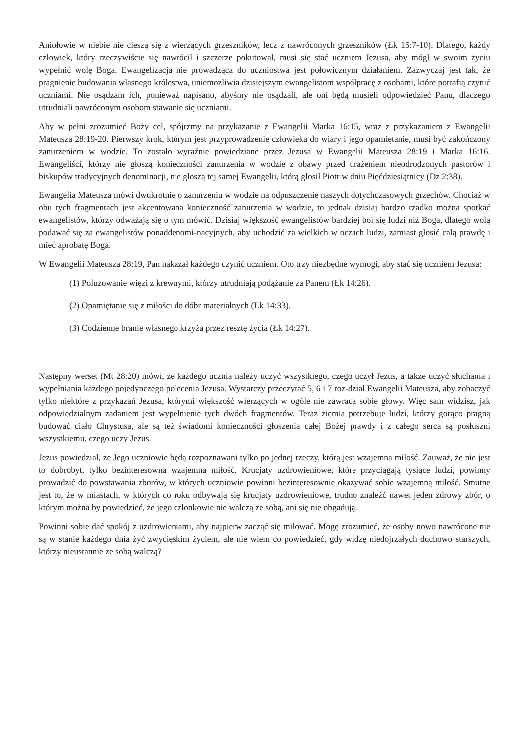Aniołowie w niebie nie cieszą się z wierzących grzeszników, lecz z nawróconych grzeszników (Łk 15:7-10). Dlatego, każdy człowiek, który rzeczywiście się nawrócił i szczerze pokutował, musi się stać uczniem Jezusa, aby mógł w swoim życiu wypełnić wolę Boga. Ewangelizacja nie prowadząca do uczniostwa jest połowicznym działaniem. Zazwyczaj jest tak, że pragnienie budowania własnego królestwa, uniemożliwia dzisiejszym ewangelistom współpracę z osobami, które potrafią czynić uczniami. Nie osądzam ich, ponieważ napisano, abyśmy nie osądzali, ale oni będą musieli odpowiedzieć Panu, dlaczego utrudniali nawróconym osobom stawanie się uczniami.
Aby w pełni zrozumieć Boży cel, spójrzmy na przykazanie z Ewangelii Marka 16:15, wraz z przykazaniem z Ewangelii Mateusza 28:19-20. Pierwszy krok, którym jest przyprowadzenie człowieka do wiary i jego opamiętanie, musi być zakończony zanurzeniem w wodzie. To zostało wyraźnie powiedziane przez Jezusa w Ewangelii Mateusza 28:19 i Marka 16:16. Ewangeliści, którzy nie głoszą konieczności zanurzenia w wodzie z obawy przed urażeniem nieodrodzonych pastorów i biskupów tradycyjnych denominacji, nie głoszą tej samej Ewangelii, którą głosił Piotr w dniu Pięćdziesiątnicy (Dz 2:38).
Ewangelia Mateusza mówi dwukrotnie o zanurzeniu w wodzie na odpuszczenie naszych dotychczasowych grzechów. Chociaż w obu tych fragmentach jest akcentowana konieczność zanurzenia w wodzie, to jednak dzisiaj bardzo rzadko można spotkać ewangelistów, którzy odważają się o tym mówić. Dzisiaj większość ewangelistów bardziej boi się ludzi niż Boga, dlatego wolą podawać się za ewangelistów ponaddenomi-nacyjnych, aby uchodzić za wielkich w oczach ludzi, zamiast głosić całą prawdę i mieć aprobatę Boga.
W Ewangelii Mateusza 28:19, Pan nakazał każdego czynić uczniem. Oto trzy niezbędne wymogi, aby stać się uczniem Jezusa:
(1) Poluzowanie więzi z krewnymi, którzy utrudniają podążanie za Panem (Łk 14:26).
(2) Opamiętanie się z miłości do dóbr materialnych (Łk 14:33).
(3) Codzienne branie własnego krzyża przez resztę życia (Łk 14:27).
Następny werset (Mt 28:20) mówi, że każdego ucznia należy uczyć wszystkiego, czego uczył Jezus, a także uczyć słuchania i wypełniania każdego pojedynczego polecenia Jezusa. Wystarczy przeczytać 5, 6 i 7 roz-dział Ewangelii Mateusza, aby zobaczyć tylko niektóre z przykazań Jezusa, którymi większość wierzących w ogóle nie zawraca sobie głowy. Więc sam widzisz, jak odpowiedzialnym zadaniem jest wypełnienie tych dwóch fragmentów. Teraz ziemia potrzebuje ludzi, którzy gorąco pragną budować ciało Chrystusa, ale są też świadomi konieczności głoszenia całej Bożej prawdy i z całego serca są posłuszni wszystkiemu, czego uczy Jezus.
Jezus powiedział, że Jego uczniowie będą rozpoznawani tylko po jednej rzeczy, którą jest wzajemna miłość. Zauważ, że nie jest to dobrobyt, tylko bezinteresowna wzajemna miłość. Krucjaty uzdrowieniowe, które przyciągają tysiące ludzi, powinny prowadzić do powstawania zborów, w których uczniowie powinni bezinteresownie okazywać sobie wzajemną miłość. Smutne jest to, że w miastach, w których co roku odbywają się krucjaty uzdrowieniowe, trudno znaleźć nawet jeden zdrowy zbór, o którym można by powiedzieć, że jego członkowie nie walczą ze sobą, ani się nie obgadują.
Powinni sobie dać spokój z uzdrowieniami, aby najpierw zacząć się miłować. Mogę zrozumieć, że osoby nowo nawrócone nie są w stanie każdego dnia żyć zwycięskim życiem, ale nie wiem co powiedzieć, gdy widzę niedojrzałych duchowo starszych, którzy nieustannie ze sobą walczą?